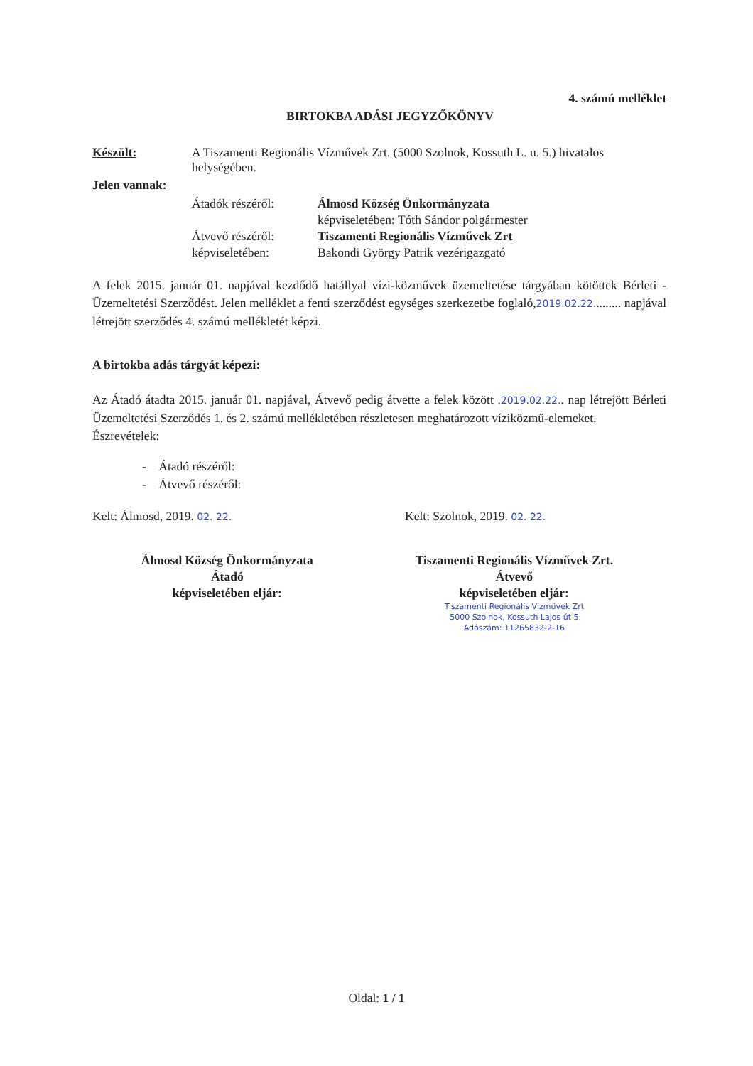4. számú melléklet
BIRTOKBA ADÁSI JEGYZŐKÖNYV
Készült: A Tiszamenti Regionális Vízművek Zrt. (5000 Szolnok, Kossuth L. u. 5.) hivatalos helységében.
Jelen vannak:
Átadók részéről: Álmosd Község Önkormányzata
képviseletében: Tóth Sándor polgármester
Átvevő részéről:
képviseletében:
Tiszamenti Regionális Vízművek Zrt
Bakondi György Patrik vezérigazgató
A felek 2015. január 01. napjával kezdődő hatállyal vízi-közművek üzemeltetése tárgyában kötöttek Bérleti - Üzemeltetési Szerződést. Jelen melléklet a fenti szerződést egységes szerkezetbe foglaló,2019.02.22......... napjával létrejött szerződés 4. számú mellékletét képzi.
A birtokba adás tárgyát képezi:
Az Átadó átadta 2015. január 01. napjával, Átvevő pedig átvette a felek között .2019.02.22.. nap létrejött Bérleti Üzemeltetési Szerződés 1. és 2. számú mellékletében részletesen meghatározott víziközmű-elemeket.
Észrevételek:
- Átadó részéről:
- Átvevő részéről:
Kelt: Álmosd, 2019. 02. 22.
Kelt: Szolnok, 2019. 02. 22.
Álmosd Község Önkormányzata
Átadó
képviseletében eljár:
Tiszamenti Regionális Vízművek Zrt.
Átvevő
képviseletében eljár:
Tiszamenti Regionális Vízművek Zrt
5000 Szolnok, Kossuth Lajos út 5
Adószám: 11265832-2-16
Oldal: 1 / 1